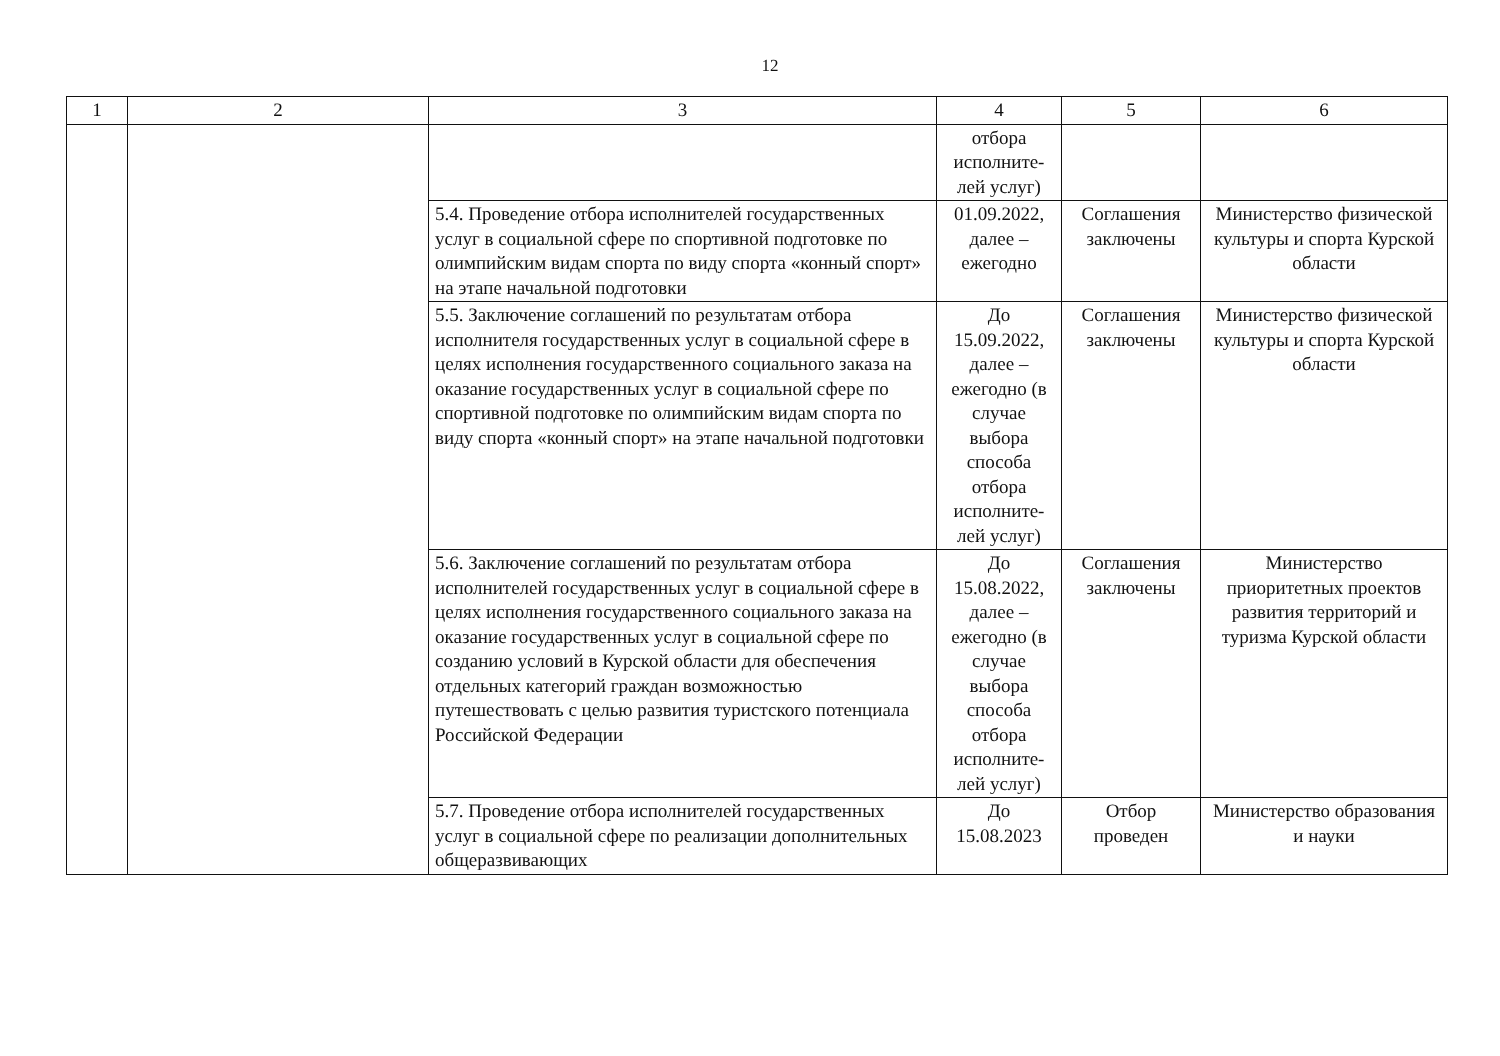12
| 1 | 2 | 3 | 4 | 5 | 6 |
| --- | --- | --- | --- | --- | --- |
| | | | отбора исполните-лей услуг) | | |
| | | 5.4. Проведение отбора исполнителей государственных услуг в социальной сфере по спортивной подготовке по олимпийским видам спорта по виду спорта «конный спорт» на этапе начальной подготовки | 01.09.2022, далее – ежегодно | Соглашения заключены | Министерство физической культуры и спорта Курской области |
| | | 5.5. Заключение соглашений по результатам отбора исполнителя государственных услуг в социальной сфере в целях исполнения государственного социального заказа на оказание государственных услуг в социальной сфере по спортивной подготовке по олимпийским видам спорта по виду спорта «конный спорт» на этапе начальной подготовки | До 15.09.2022, далее – ежегодно (в случае выбора способа отбора исполните-лей услуг) | Соглашения заключены | Министерство физической культуры и спорта Курской области |
| | | 5.6. Заключение соглашений по результатам отбора исполнителей государственных услуг в социальной сфере в целях исполнения государственного социального заказа на оказание государственных услуг в социальной сфере по созданию условий в Курской области для обеспечения отдельных категорий граждан возможностью путешествовать с целью развития туристского потенциала Российской Федерации | До 15.08.2022, далее – ежегодно (в случае выбора способа отбора исполните-лей услуг) | Соглашения заключены | Министерство приоритетных проектов развития территорий и туризма Курской области |
| | | 5.7. Проведение отбора исполнителей государственных услуг в социальной сфере по реализации дополнительных общеразвивающих | До 15.08.2023 | Отбор проведен | Министерство образования и науки |